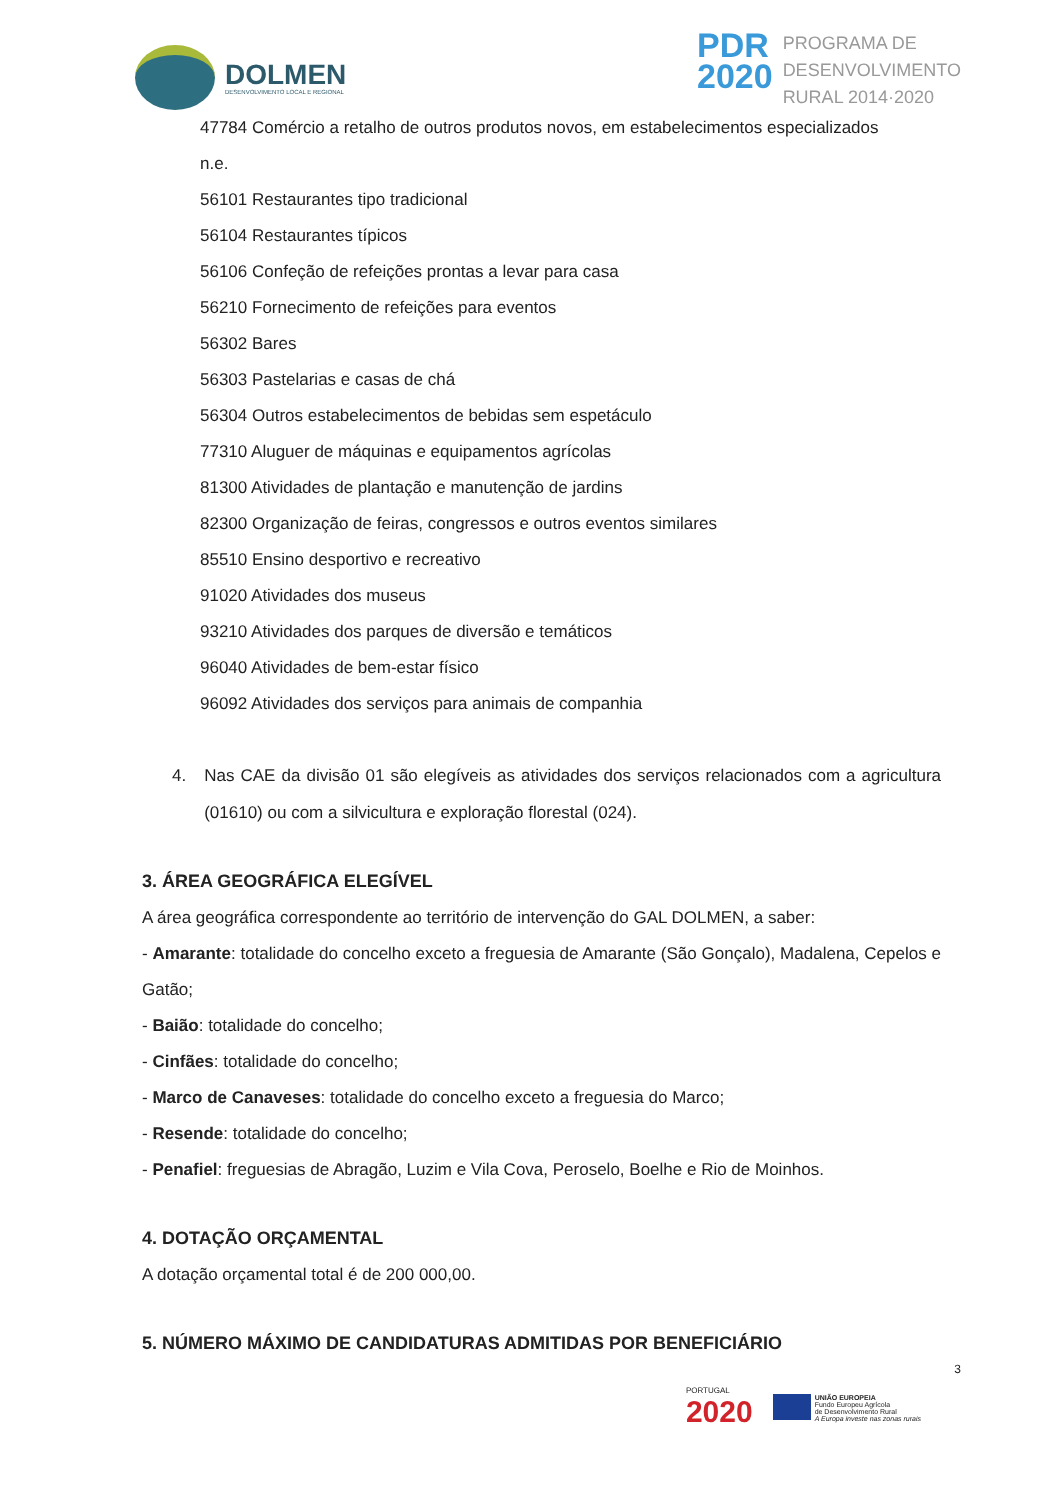DOLMEN
DESENVOLVIMENTO LOCAL E REGIONAL
PDR
2020
PROGRAMA DE
DESENVOLVIMENTO
RURAL 2014·2020
47784 Comércio a retalho de outros produtos novos, em estabelecimentos especializados
n.e.
56101 Restaurantes tipo tradicional
56104 Restaurantes típicos
56106 Confeção de refeições prontas a levar para casa
56210 Fornecimento de refeições para eventos
56302 Bares
56303 Pastelarias e casas de chá
56304 Outros estabelecimentos de bebidas sem espetáculo
77310 Aluguer de máquinas e equipamentos agrícolas
81300 Atividades de plantação e manutenção de jardins
82300 Organização de feiras, congressos e outros eventos similares
85510 Ensino desportivo e recreativo
91020 Atividades dos museus
93210 Atividades dos parques de diversão e temáticos
96040 Atividades de bem-estar físico
96092 Atividades dos serviços para animais de companhia
4. Nas CAE da divisão 01 são elegíveis as atividades dos serviços relacionados com a agricultura (01610) ou com a silvicultura e exploração florestal (024).
3. ÁREA GEOGRÁFICA ELEGÍVEL
A área geográfica correspondente ao território de intervenção do GAL DOLMEN, a saber:
- Amarante: totalidade do concelho exceto a freguesia de Amarante (São Gonçalo), Madalena, Cepelos e Gatão;
- Baião: totalidade do concelho;
- Cinfães: totalidade do concelho;
- Marco de Canaveses: totalidade do concelho exceto a freguesia do Marco;
- Resende: totalidade do concelho;
- Penafiel: freguesias de Abragão, Luzim e Vila Cova, Peroselo, Boelhe e Rio de Moinhos.
4. DOTAÇÃO ORÇAMENTAL
A dotação orçamental total é de 200 000,00.
5. NÚMERO MÁXIMO DE CANDIDATURAS ADMITIDAS POR BENEFICIÁRIO
3
PORTUGAL
2020
UNIÃO EUROPEIA
Fundo Europeu Agrícola
de Desenvolvimento Rural
A Europa investe nas zonas rurais